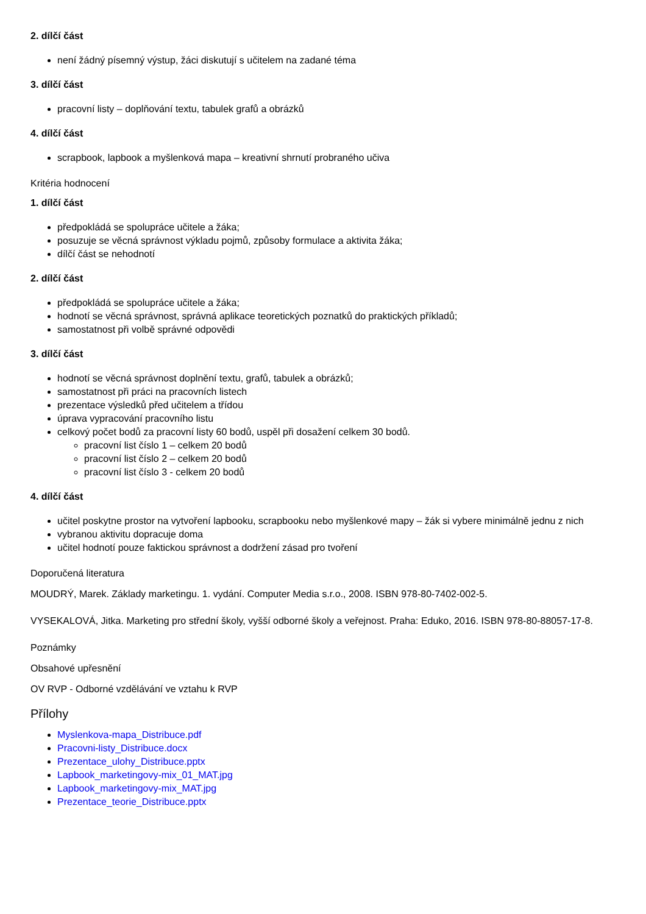2. dílčí část
není žádný písemný výstup, žáci diskutují s učitelem na zadané téma
3. dílčí část
pracovní listy – doplňování textu, tabulek grafů a obrázků
4. dílčí část
scrapbook, lapbook a myšlenková mapa – kreativní shrnutí probraného učiva
Kritéria hodnocení
1. dílčí část
předpokládá se spolupráce učitele a žáka;
posuzuje se věcná správnost výkladu pojmů, způsoby formulace a aktivita žáka;
dílčí část se nehodnotí
2. dílčí část
předpokládá se spolupráce učitele a žáka;
hodnotí se věcná správnost, správná aplikace teoretických poznatků do praktických příkladů;
samostatnost při volbě správné odpovědi
3. dílčí část
hodnotí se věcná správnost doplnění textu, grafů, tabulek a obrázků;
samostatnost při práci na pracovních listech
prezentace výsledků před učitelem a třídou
úprava vypracování pracovního listu
celkový počet bodů za pracovní listy 60 bodů, uspěl při dosažení celkem 30 bodů.
pracovní list číslo 1 – celkem 20 bodů
pracovní list číslo 2 – celkem 20 bodů
pracovní list číslo 3 - celkem 20 bodů
4. dílčí část
učitel poskytne prostor na vytvoření lapbooku, scrapbooku nebo myšlenkové mapy – žák si vybere minimálně jednu z nich
vybranou aktivitu dopracuje doma
učitel hodnotí pouze faktickou správnost a dodržení zásad pro tvoření
Doporučená literatura
MOUDRÝ, Marek. Základy marketingu. 1. vydání. Computer Media s.r.o., 2008. ISBN 978-80-7402-002-5.
VYSEKALOVÁ, Jitka. Marketing pro střední školy, vyšší odborné školy a veřejnost. Praha: Eduko, 2016. ISBN 978-80-88057-17-8.
Poznámky
Obsahové upřesnění
OV RVP - Odborné vzdělávání ve vztahu k RVP
Přílohy
Myslenkova-mapa_Distribuce.pdf
Pracovni-listy_Distribuce.docx
Prezentace_ulohy_Distribuce.pptx
Lapbook_marketingovy-mix_01_MAT.jpg
Lapbook_marketingovy-mix_MAT.jpg
Prezentace_teorie_Distribuce.pptx